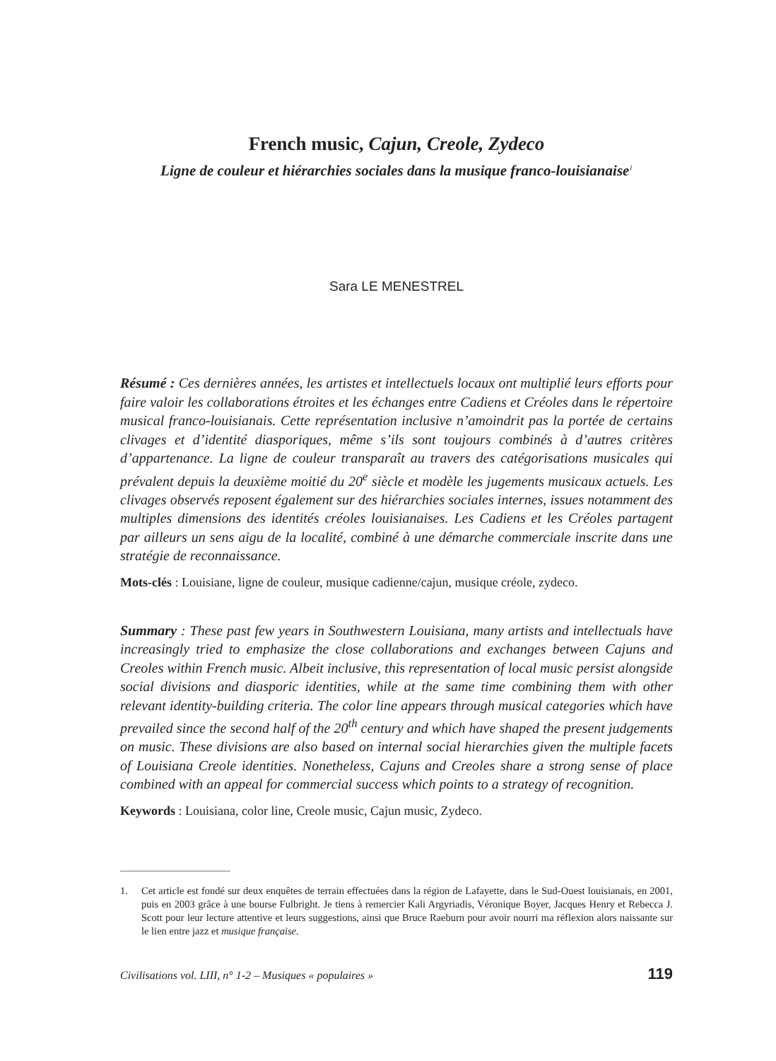French music, Cajun, Creole, Zydeco
Ligne de couleur et hiérarchies sociales dans la musique franco-louisianaise<sup>1</sup>
Sara LE MENESTREL
Résumé : Ces dernières années, les artistes et intellectuels locaux ont multiplié leurs efforts pour faire valoir les collaborations étroites et les échanges entre Cadiens et Créoles dans le répertoire musical franco-louisianais. Cette représentation inclusive n’amoindrit pas la portée de certains clivages et d’identité diasporiques, même s’ils sont toujours combinés à d’autres critères d’appartenance. La ligne de couleur transparaît au travers des catégorisations musicales qui prévalent depuis la deuxième moitié du 20<sup>e</sup> siècle et modèle les jugements musicaux actuels. Les clivages observés reposent également sur des hiérarchies sociales internes, issues notamment des multiples dimensions des identités créoles louisianaises. Les Cadiens et les Créoles partagent par ailleurs un sens aigu de la localité, combiné à une démarche commerciale inscrite dans une stratégie de reconnaissance.
Mots-clés : Louisiane, ligne de couleur, musique cadienne/cajun, musique créole, zydeco.
Summary : These past few years in Southwestern Louisiana, many artists and intellectuals have increasingly tried to emphasize the close collaborations and exchanges between Cajuns and Creoles within French music. Albeit inclusive, this representation of local music persist alongside social divisions and diasporic identities, while at the same time combining them with other relevant identity-building criteria. The color line appears through musical categories which have prevailed since the second half of the 20<sup>th</sup> century and which have shaped the present judgements on music. These divisions are also based on internal social hierarchies given the multiple facets of Louisiana Creole identities. Nonetheless, Cajuns and Creoles share a strong sense of place combined with an appeal for commercial success which points to a strategy of recognition.
Keywords : Louisiana, color line, Creole music, Cajun music, Zydeco.
1. Cet article est fondé sur deux enquêtes de terrain effectuées dans la région de Lafayette, dans le Sud-Ouest louisianais, en 2001, puis en 2003 grâce à une bourse Fulbright. Je tiens à remercier Kali Argyriadis, Véronique Boyer, Jacques Henry et Rebecca J. Scott pour leur lecture attentive et leurs suggestions, ainsi que Bruce Raeburn pour avoir nourri ma réflexion alors naissante sur le lien entre jazz et musique française.
Civilisations vol. LIII, n° 1-2 – Musiques « populaires » 119